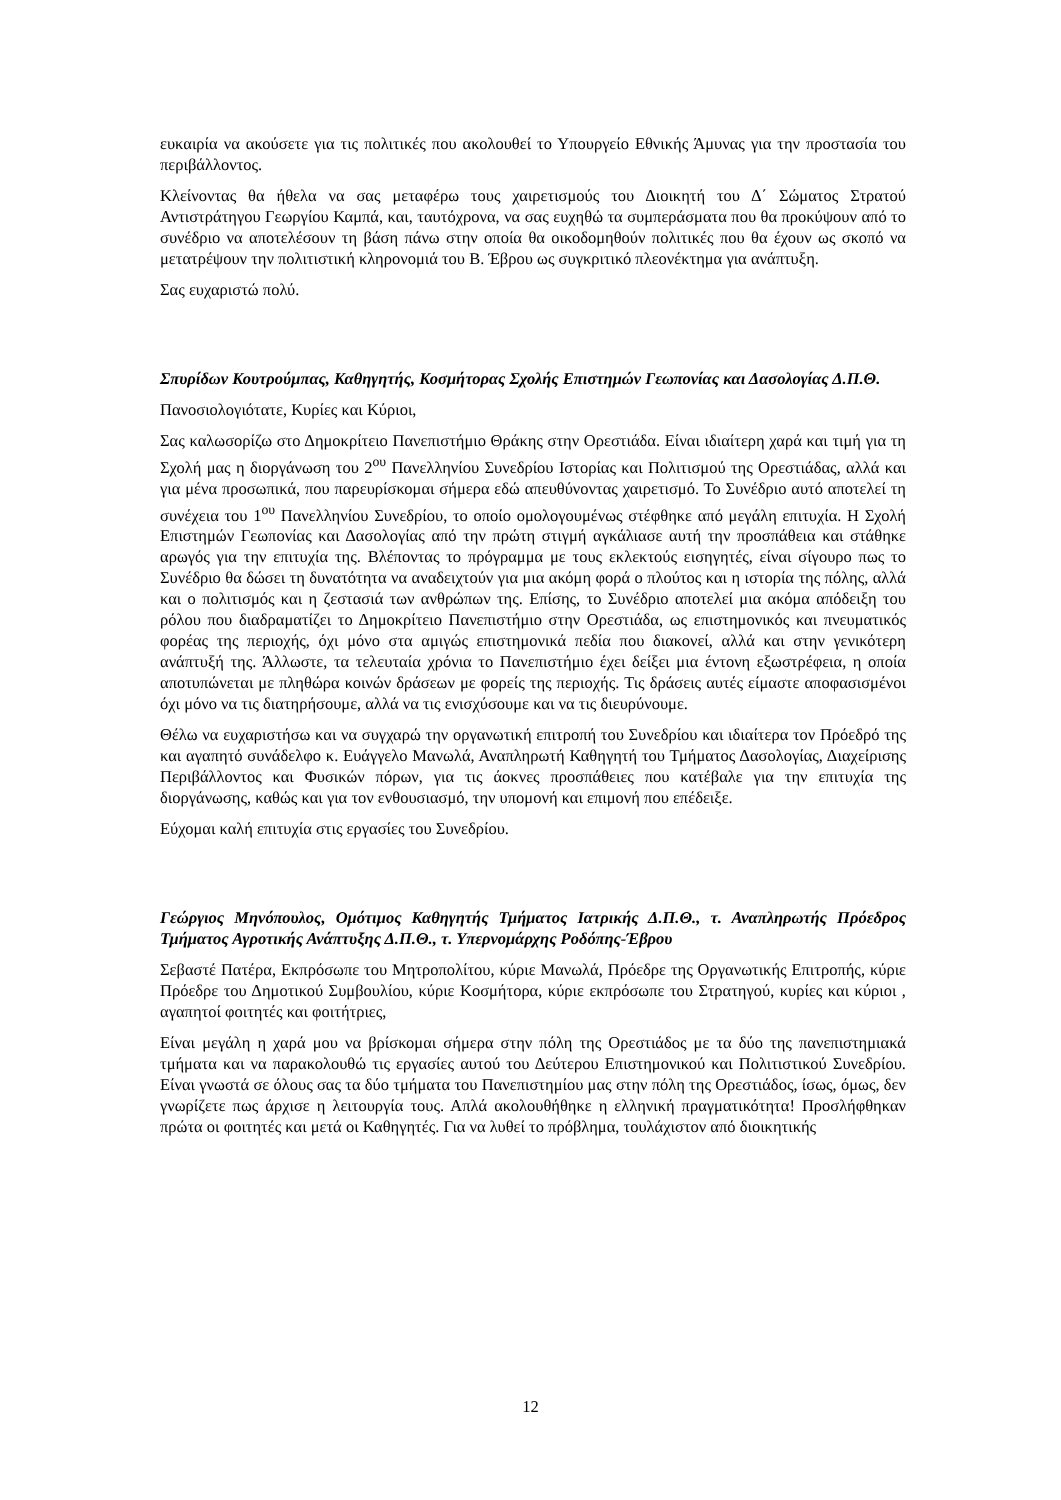ευκαιρία να ακούσετε για τις πολιτικές που ακολουθεί το Υπουργείο Εθνικής Άμυνας για την προστασία του περιβάλλοντος.
Κλείνοντας θα ήθελα να σας μεταφέρω τους χαιρετισμούς του Διοικητή του Δ΄ Σώματος Στρατού Αντιστράτηγου Γεωργίου Καμπά, και, ταυτόχρονα, να σας ευχηθώ τα συμπεράσματα που θα προκύψουν από το συνέδριο να αποτελέσουν τη βάση πάνω στην οποία θα οικοδομηθούν πολιτικές που θα έχουν ως σκοπό να μετατρέψουν την πολιτιστική κληρονομιά του Β. Έβρου ως συγκριτικό πλεονέκτημα για ανάπτυξη.
Σας ευχαριστώ πολύ.
Σπυρίδων Κουτρούμπας, Καθηγητής, Κοσμήτορας Σχολής Επιστημών Γεωπονίας και Δασολογίας Δ.Π.Θ.
Πανοσιολογιότατε, Κυρίες και Κύριοι,
Σας καλωσορίζω στο Δημοκρίτειο Πανεπιστήμιο Θράκης στην Ορεστιάδα. Είναι ιδιαίτερη χαρά και τιμή για τη Σχολή μας η διοργάνωση του 2<sup>ου</sup> Πανελληνίου Συνεδρίου Ιστορίας και Πολιτισμού της Ορεστιάδας, αλλά και για μένα προσωπικά, που παρευρίσκομαι σήμερα εδώ απευθύνοντας χαιρετισμό. Το Συνέδριο αυτό αποτελεί τη συνέχεια του 1<sup>ου</sup> Πανελληνίου Συνεδρίου, το οποίο ομολογουμένως στέφθηκε από μεγάλη επιτυχία. Η Σχολή Επιστημών Γεωπονίας και Δασολογίας από την πρώτη στιγμή αγκάλιασε αυτή την προσπάθεια και στάθηκε αρωγός για την επιτυχία της. Βλέποντας το πρόγραμμα με τους εκλεκτούς εισηγητές, είναι σίγουρο πως το Συνέδριο θα δώσει τη δυνατότητα να αναδειχτούν για μια ακόμη φορά ο πλούτος και η ιστορία της πόλης, αλλά και ο πολιτισμός και η ζεστασιά των ανθρώπων της. Επίσης, το Συνέδριο αποτελεί μια ακόμα απόδειξη του ρόλου που διαδραματίζει το Δημοκρίτειο Πανεπιστήμιο στην Ορεστιάδα, ως επιστημονικός και πνευματικός φορέας της περιοχής, όχι μόνο στα αμιγώς επιστημονικά πεδία που διακονεί, αλλά και στην γενικότερη ανάπτυξή της. Άλλωστε, τα τελευταία χρόνια το Πανεπιστήμιο έχει δείξει μια έντονη εξωστρέφεια, η οποία αποτυπώνεται με πληθώρα κοινών δράσεων με φορείς της περιοχής. Τις δράσεις αυτές είμαστε αποφασισμένοι όχι μόνο να τις διατηρήσουμε, αλλά να τις ενισχύσουμε και να τις διευρύνουμε.
Θέλω να ευχαριστήσω και να συγχαρώ την οργανωτική επιτροπή του Συνεδρίου και ιδιαίτερα τον Πρόεδρό της και αγαπητό συνάδελφο κ. Ευάγγελο Μανωλά, Αναπληρωτή Καθηγητή του Τμήματος Δασολογίας, Διαχείρισης Περιβάλλοντος και Φυσικών πόρων, για τις άοκνες προσπάθειες που κατέβαλε για την επιτυχία της διοργάνωσης, καθώς και για τον ενθουσιασμό, την υπομονή και επιμονή που επέδειξε.
Εύχομαι καλή επιτυχία στις εργασίες του Συνεδρίου.
Γεώργιος Μηνόπουλος, Ομότιμος Καθηγητής Τμήματος Ιατρικής Δ.Π.Θ., τ. Αναπληρωτής Πρόεδρος Τμήματος Αγροτικής Ανάπτυξης Δ.Π.Θ., τ. Υπερνομάρχης Ροδόπης-Έβρου
Σεβαστέ Πατέρα, Εκπρόσωπε του Μητροπολίτου, κύριε Μανωλά, Πρόεδρε της Οργανωτικής Επιτροπής, κύριε Πρόεδρε του Δημοτικού Συμβουλίου, κύριε Κοσμήτορα, κύριε εκπρόσωπε του Στρατηγού, κυρίες και κύριοι , αγαπητοί φοιτητές και φοιτήτριες,
Είναι μεγάλη η χαρά μου να βρίσκομαι σήμερα στην πόλη της Ορεστιάδος με τα δύο της πανεπιστημιακά τμήματα και να παρακολουθώ τις εργασίες αυτού του Δεύτερου Επιστημονικού και Πολιτιστικού Συνεδρίου. Είναι γνωστά σε όλους σας τα δύο τμήματα του Πανεπιστημίου μας στην πόλη της Ορεστιάδος, ίσως, όμως, δεν γνωρίζετε πως άρχισε η λειτουργία τους. Απλά ακολουθήθηκε η ελληνική πραγματικότητα! Προσλήφθηκαν πρώτα οι φοιτητές και μετά οι Καθηγητές. Για να λυθεί το πρόβλημα, τουλάχιστον από διοικητικής
12